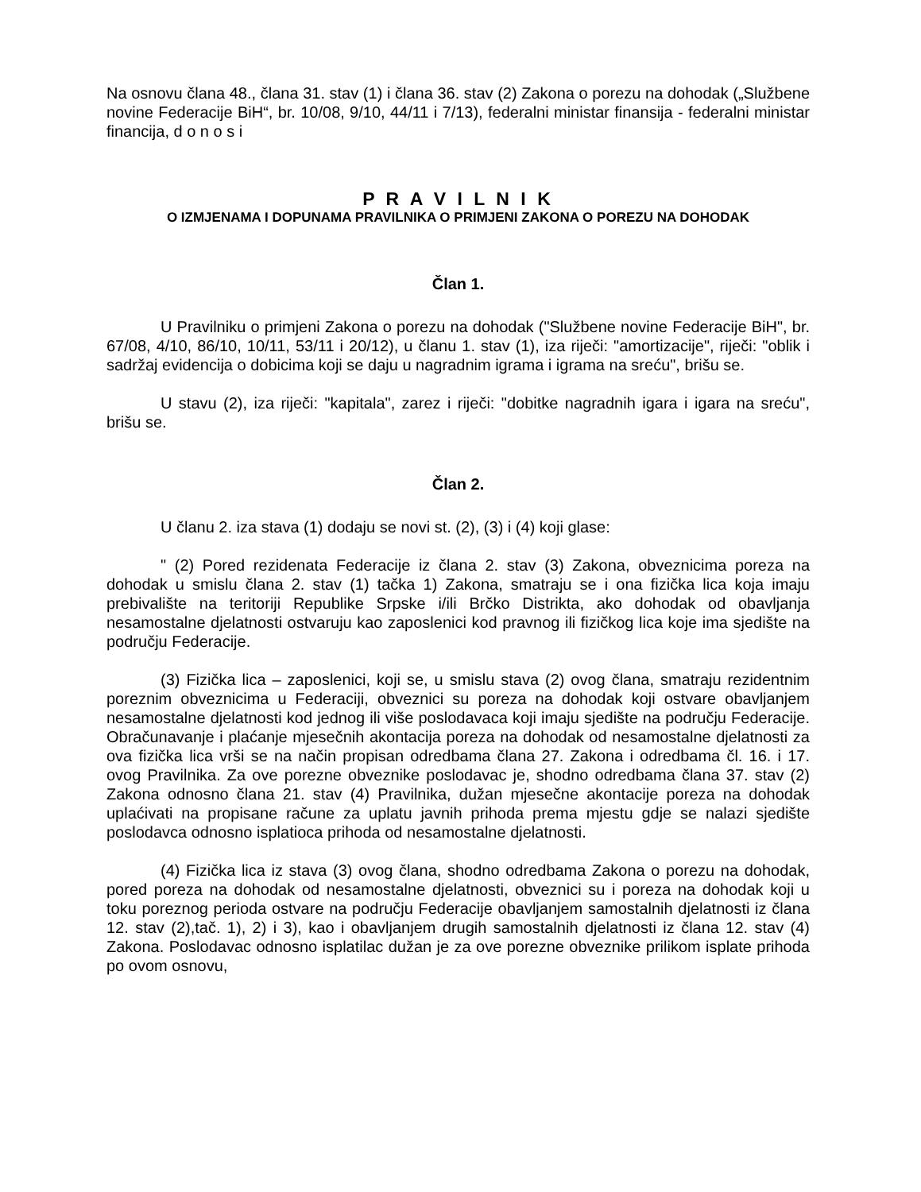Na osnovu člana 48., člana 31. stav (1) i člana 36. stav (2) Zakona o porezu na dohodak („Službene novine Federacije BiH“, br. 10/08, 9/10, 44/11 i 7/13), federalni ministar finansija - federalni ministar financija, d o n o s i
P R A V I L N I K
O IZMJENAMA I DOPUNAMA PRAVILNIKA O PRIMJENI ZAKONA O POREZU NA DOHODAK
Član 1.
U Pravilniku o primjeni Zakona o porezu na dohodak ("Službene novine Federacije BiH", br. 67/08, 4/10, 86/10, 10/11, 53/11 i 20/12), u članu 1. stav (1), iza riječi: "amortizacije", riječi: "oblik i sadržaj evidencija o dobicima koji se daju u nagradnim igrama i igrama na sreću", brišu se.
U stavu (2), iza riječi: "kapitala", zarez i riječi: "dobitke nagradnih igara i igara na sreću", brišu se.
Član 2.
U članu 2. iza stava (1) dodaju se novi st. (2), (3) i (4) koji glase:
" (2) Pored rezidenata Federacije iz člana 2. stav (3) Zakona, obveznicima poreza na dohodak u smislu člana 2. stav (1) tačka 1) Zakona, smatraju se i ona fizička lica koja imaju prebivalište na teritoriji Republike Srpske i/ili Brčko Distrikta, ako dohodak od obavljanja nesamostalne djelatnosti ostvaruju kao zaposlenici kod pravnog ili fizičkog lica koje ima sjedište na području Federacije.
(3) Fizička lica – zaposlenici, koji se, u smislu stava (2) ovog člana, smatraju rezidentnim poreznim obveznicima u Federaciji, obveznici su poreza na dohodak koji ostvare obavljanjem nesamostalne djelatnosti kod jednog ili više poslodavaca koji imaju sjedište na području Federacije. Obračunavanje i plaćanje mjesečnih akontacija poreza na dohodak od nesamostalne djelatnosti za ova fizička lica vrši se na način propisan odredbama člana 27. Zakona i odredbama čl. 16. i 17. ovog Pravilnika. Za ove porezne obveznike poslodavac je, shodno odredbama člana 37. stav (2) Zakona odnosno člana 21. stav (4) Pravilnika, dužan mjesečne akontacije poreza na dohodak uplaćivati na propisane račune za uplatu javnih prihoda prema mjestu gdje se nalazi sjedište poslodavca odnosno isplatioca prihoda od nesamostalne djelatnosti.
(4) Fizička lica iz stava (3) ovog člana, shodno odredbama Zakona o porezu na dohodak, pored poreza na dohodak od nesamostalne djelatnosti, obveznici su i poreza na dohodak koji u toku poreznog perioda ostvare na području Federacije obavljanjem samostalnih djelatnosti iz člana 12. stav (2),tač. 1), 2) i 3), kao i obavljanjem drugih samostalnih djelatnosti iz člana 12. stav (4) Zakona. Poslodavac odnosno isplatilac dužan je za ove porezne obveznike prilikom isplate prihoda po ovom osnovu,